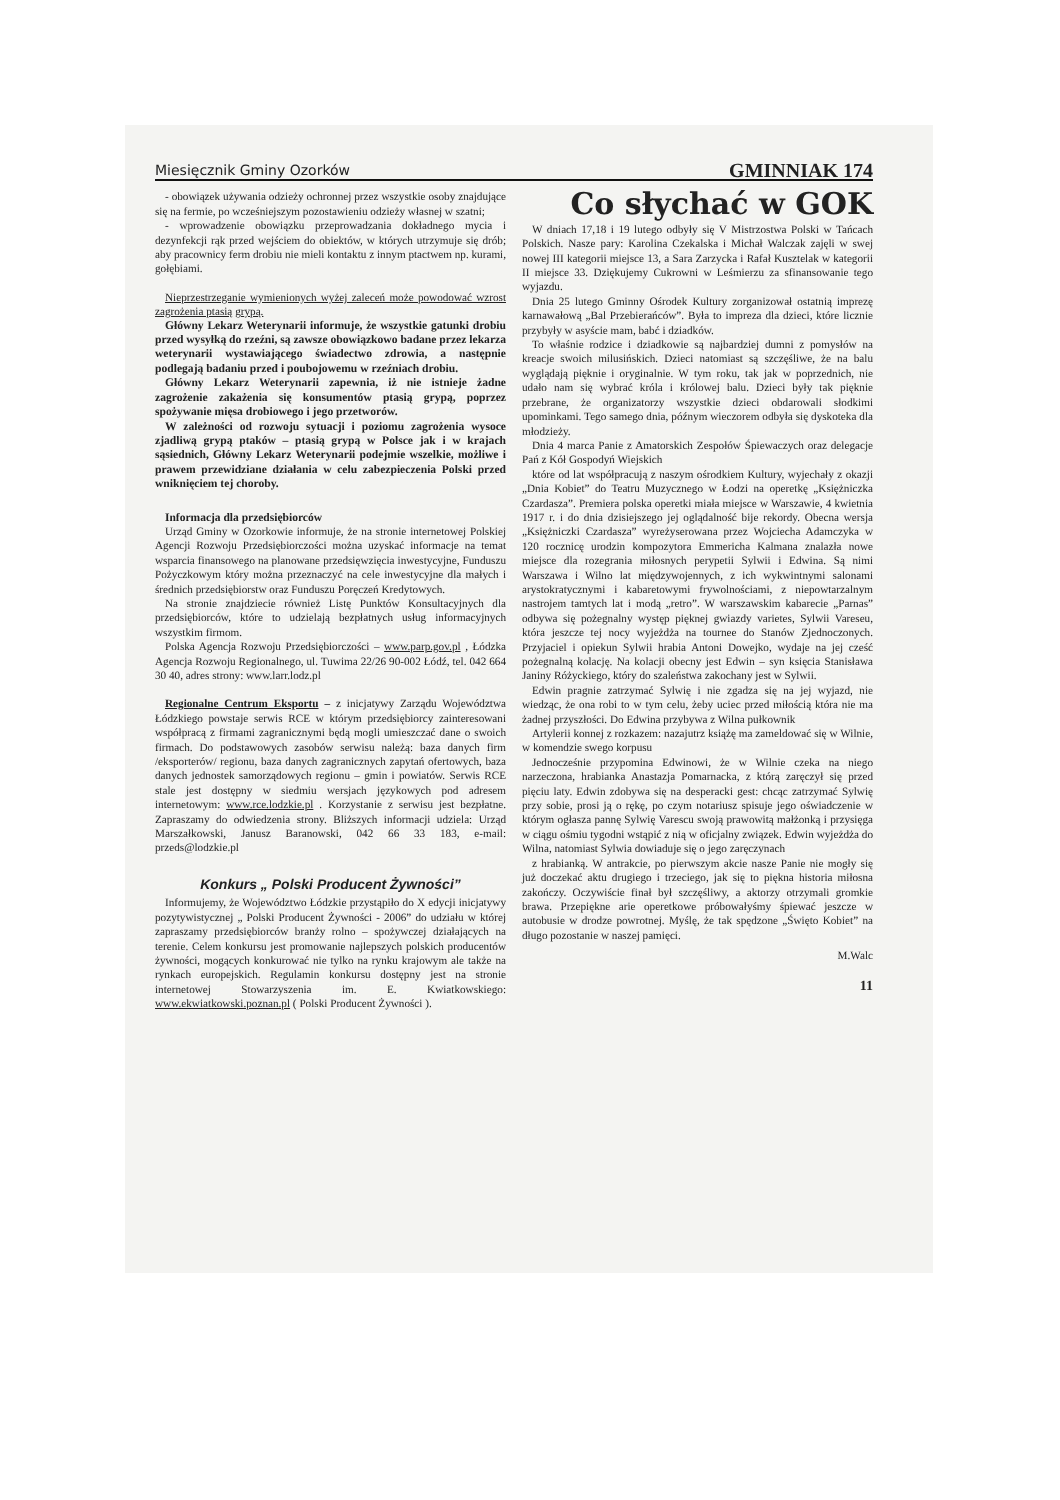Miesięcznik Gminy Ozorków GMINNIAK 174
- obowiązek używania odzieży ochronnej przez wszystkie osoby znajdujące się na fermie, po wcześniejszym pozostawieniu odzieży własnej w szatni;
- wprowadzenie obowiązku przeprowadzania dokładnego mycia i dezynfekcji rąk przed wejściem do obiektów, w których utrzymuje się drób; aby pracownicy ferm drobiu nie mieli kontaktu z innym ptactwem np. kurami, gołębiami.
Nieprzestrzeganie wymienionych wyżej zaleceń może powodować wzrost zagrożenia ptasią grypą.
Główny Lekarz Weterynarii informuje, że wszystkie gatunki drobiu przed wysyłką do rzeźni, są zawsze obowiązkowo badane przez lekarza weterynarii wystawiającego świadectwo zdrowia, a następnie podlegają badaniu przed i poubojowemu w rzeźniach drobiu.
Główny Lekarz Weterynarii zapewnia, iż nie istnieje żadne zagrożenie zakażenia się konsumentów ptasią grypą, poprzez spożywanie mięsa drobiowego i jego przetworów.
W zależności od rozwoju sytuacji i poziomu zagrożenia wysoce zjadliwą grypą ptaków – ptasią grypą w Polsce jak i w krajach sąsiednich, Główny Lekarz Weterynarii podejmie wszelkie, możliwe i prawem przewidziane działania w celu zabezpieczenia Polski przed wniknięciem tej choroby.
Informacja dla przedsiębiorców
Urząd Gminy w Ozorkowie informuje, że na stronie internetowej Polskiej Agencji Rozwoju Przedsiębiorczości można uzyskać informacje na temat wsparcia finansowego na planowane przedsięwzięcia inwestycyjne, Funduszu Pożyczkowym który można przeznaczyć na cele inwestycyjne dla małych i średnich przedsiębiorstw oraz Funduszu Poręczeń Kredytowych.
Na stronie znajdziecie również Listę Punktów Konsultacyjnych dla przedsiębiorców, które to udzielają bezpłatnych usług informacyjnych wszystkim firmom.
Polska Agencja Rozwoju Przedsiębiorczości – www.parp.gov.pl , Łódzka Agencja Rozwoju Regionalnego, ul. Tuwima 22/26 90-002 Łódź, tel. 042 664 30 40, adres strony: www.larr.lodz.pl
Regionalne Centrum Eksportu – z inicjatywy Zarządu Województwa Łódzkiego powstaje serwis RCE w którym przedsiębiorcy zainteresowani współpracą z firmami zagranicznymi będą mogli umieszczać dane o swoich firmach. Do podstawowych zasobów serwisu należą: baza danych firm /eksporterów/ regionu, baza danych zagranicznych zapytań ofertowych, baza danych jednostek samorządowych regionu – gmin i powiatów. Serwis RCE stale jest dostępny w siedmiu wersjach językowych pod adresem internetowym: www.rce.lodzkie.pl . Korzystanie z serwisu jest bezpłatne. Zapraszamy do odwiedzenia strony. Bliższych informacji udziela: Urząd Marszałkowski, Janusz Baranowski, 042 66 33 183, e-mail: przeds@lodzkie.pl
Konkurs „ Polski Producent Żywności”
Informujemy, że Województwo Łódzkie przystąpiło do X edycji inicjatywy pozytywistycznej „ Polski Producent Żywności - 2006” do udziału w której zapraszamy przedsiębiorców branży rolno – spożywczej działających na terenie. Celem konkursu jest promowanie najlepszych polskich producentów żywności, mogących konkurować nie tylko na rynku krajowym ale także na rynkach europejskich. Regulamin konkursu dostępny jest na stronie internetowej Stowarzyszenia im. E. Kwiatkowskiego: www.ekwiatkowski.poznan.pl ( Polski Producent Żywności ).
Co słychać w GOK
W dniach 17,18 i 19 lutego odbyły się V Mistrzostwa Polski w Tańcach Polskich. Nasze pary: Karolina Czekalska i Michał Walczak zajęli w swej nowej III kategorii miejsce 13, a Sara Zarzycka i Rafał Kusztelak w kategorii II miejsce 33. Dziękujemy Cukrowni w Leśmierzu za sfinansowanie tego wyjazdu.
Dnia 25 lutego Gminny Ośrodek Kultury zorganizował ostatnią imprezę karnawałową „Bal Przebierańców”. Była to impreza dla dzieci, które licznie przybyły w asyście mam, babć i dziadków.
To właśnie rodzice i dziadkowie są najbardziej dumni z pomysłów na kreacje swoich milusińskich. Dzieci natomiast są szczęśliwe, że na balu wyglądają pięknie i oryginalnie. W tym roku, tak jak w poprzednich, nie udało nam się wybrać króla i królowej balu. Dzieci były tak pięknie przebrane, że organizatorzy wszystkie dzieci obdarowali słodkimi upominkami. Tego samego dnia, późnym wieczorem odbyła się dyskoteka dla młodzieży.
Dnia 4 marca Panie z Amatorskich Zespołów Śpiewaczych oraz delegacje Pań z Kół Gospodyń Wiejskich
które od lat współpracują z naszym ośrodkiem Kultury, wyjechały z okazji „Dnia Kobiet” do Teatru Muzycznego w Łodzi na operetkę „Księżniczka Czardasza”. Premiera polska operetki miała miejsce w Warszawie, 4 kwietnia 1917 r. i do dnia dzisiejszego jej oglądalność bije rekordy. Obecna wersja „Księżniczki Czardasza” wyreżyserowana przez Wojciecha Adamczyka w 120 rocznicę urodzin kompozytora Emmericha Kalmana znalazła nowe miejsce dla rozegrania miłosnych perypetii Sylwii i Edwina. Są nimi Warszawa i Wilno lat międzywojennych, z ich wykwintnymi salonami arystokratycznymi i kabaretowymi frywolnościami, z niepowtarzalnym nastrojem tamtych lat i modą „retro”. W warszawskim kabarecie „Parnas” odbywa się pożegnalny występ pięknej gwiazdy varietes, Sylwii Vareseu, która jeszcze tej nocy wyjeżdża na tournee do Stanów Zjednoczonych. Przyjaciel i opiekun Sylwii hrabia Antoni Dowejko, wydaje na jej cześć pożegnalną kolację. Na kolacji obecny jest Edwin – syn księcia Stanisława Janiny Różyckiego, który do szaleństwa zakochany jest w Sylwii.
Edwin pragnie zatrzymać Sylwię i nie zgadza się na jej wyjazd, nie wiedząc, że ona robi to w tym celu, żeby uciec przed miłością która nie ma żadnej przyszłości. Do Edwina przybywa z Wilna pułkownik
Artylerii konnej z rozkazem: nazajutrz książę ma zameldować się w Wilnie, w komendzie swego korpusu
Jednocześnie przypomina Edwinowi, że w Wilnie czeka na niego narzeczona, hrabianka Anastazja Pomarnacka, z którą zaręczył się przed pięciu laty. Edwin zdobywa się na desperacki gest: chcąc zatrzymać Sylwię przy sobie, prosi ją o rękę, po czym notariusz spisuje jego oświadczenie w którym ogłasza pannę Sylwię Varescu swoją prawowitą małżonką i przysięga w ciągu ośmiu tygodni wstąpić z nią w oficjalny związek. Edwin wyjeżdża do Wilna, natomiast Sylwia dowiaduje się o jego zaręczynach
z hrabianką. W antrakcie, po pierwszym akcie nasze Panie nie mogły się już doczekać aktu drugiego i trzeciego, jak się to piękna historia miłosna zakończy. Oczywiście finał był szczęśliwy, a aktorzy otrzymali gromkie brawa. Przepiękne arie operetkowe próbowałyśmy śpiewać jeszcze w autobusie w drodze powrotnej. Myślę, że tak spędzone „Święto Kobiet” na długo pozostanie w naszej pamięci.
M.Walc
11